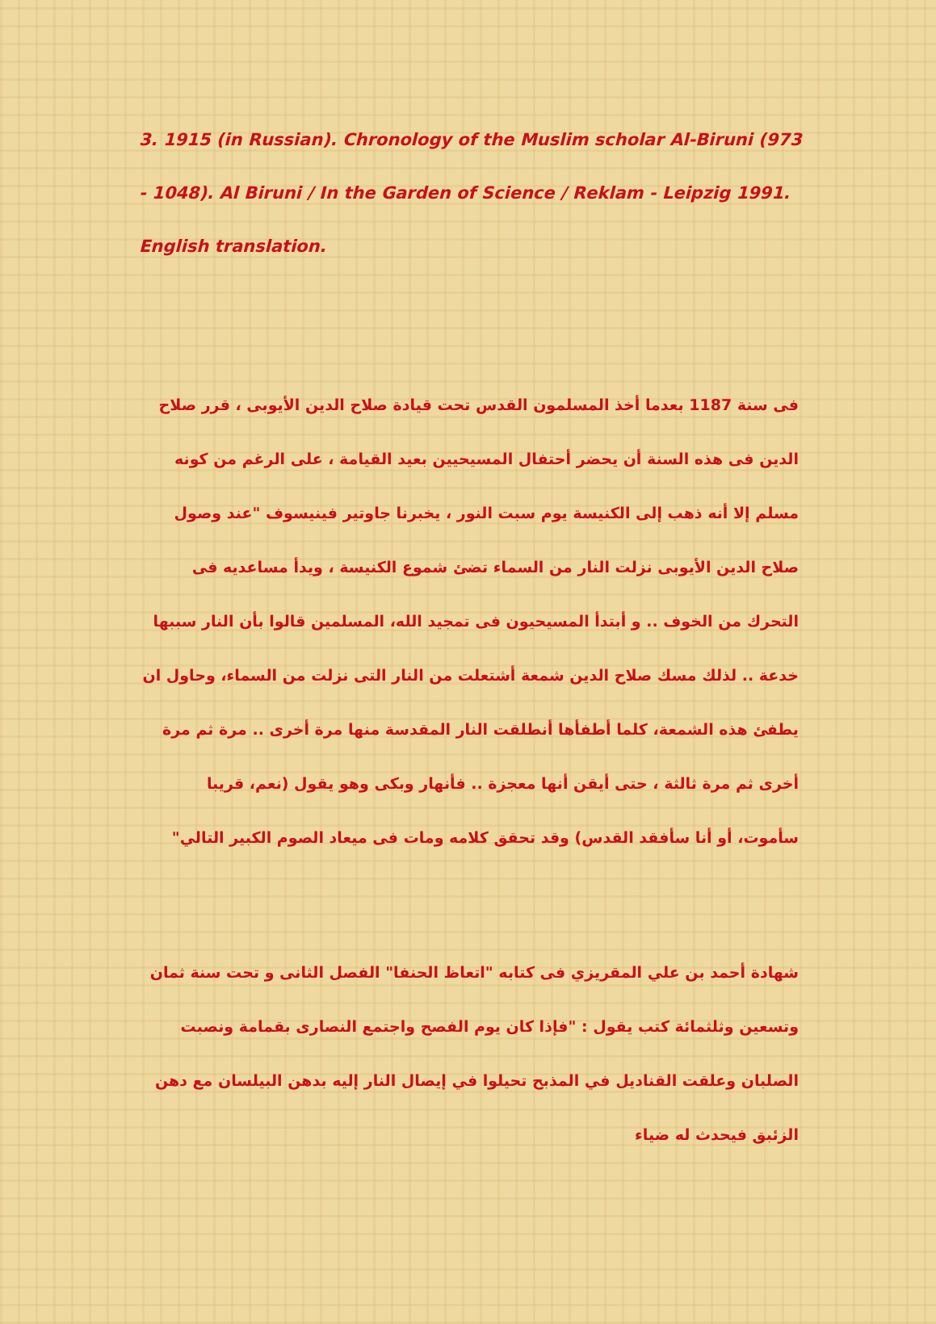3. 1915 (in Russian). Chronology of the Muslim scholar Al-Biruni (973 - 1048). Al Biruni / In the Garden of Science / Reklam - Leipzig 1991. English translation.
فى سنة 1187 بعدما أخذ المسلمون القدس تحت قيادة صلاح الدين الأيوبى ، قرر صلاح الدين فى هذه السنة أن يحضر أحتفال المسيحيين بعيد القيامة ، على الرغم من كونه مسلم إلا أنه ذهب إلى الكنيسة يوم سبت النور ، يخبرنا جاوتير فينيسوف "عند وصول صلاح الدين الأيوبى نزلت النار من السماء تضئ شموع الكنيسة ، ويدأ مساعديه فى التحرك من الخوف .. و أبتدأ المسيحيون فى تمجيد الله، المسلمين قالوا بأن النار سببها خدعة .. لذلك مسك صلاح الدين شمعة أشتعلت من النار التى نزلت من السماء، وحاول ان يطفئ هذه الشمعة، كلما أطفأها أنطلقت النار المقدسة منها مرة أخرى .. مرة ثم مرة أخرى ثم مرة ثالثة ، حتى أيقن أنها معجزة .. فأنهار وبكى وهو يقول (نعم، قريبا سأموت، أو أنا سأفقد القدس) وقد تحقق كلامه ومات فى ميعاد الصوم الكبير التالي"
شهادة أحمد بن علي المقريزي فى كتابه "اتعاظ الحنفا" الفصل الثانى و تحت سنة ثمان وتسعين وثلثمائة كتب يقول : "فإذا كان يوم الفصح واجتمع النصارى بقمامة ونصبت الصلبان وعلقت القناديل في المذبح تحيلوا في إيصال النار إليه بدهن البيلسان مع دهن الزئبق فيحدث له ضياء